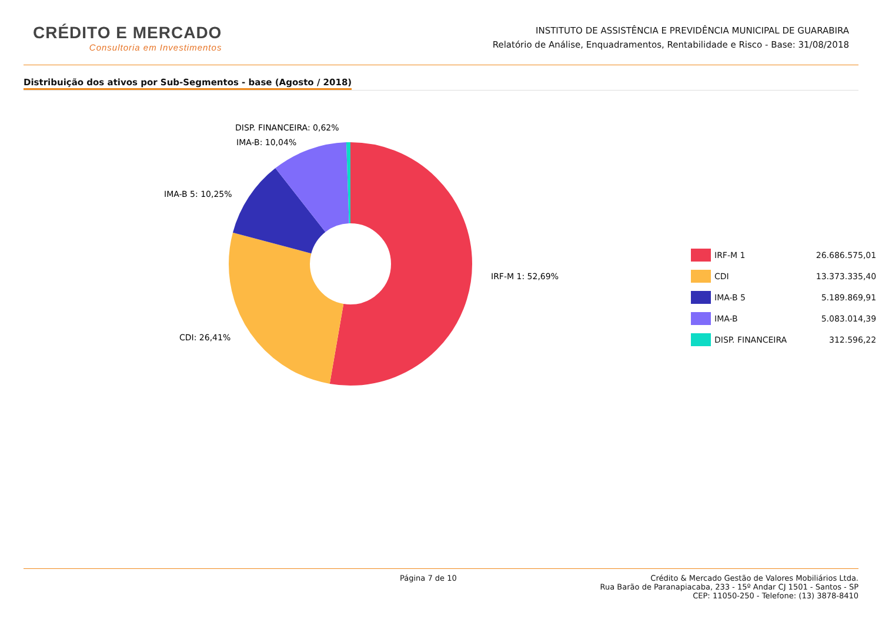CRÉDITO E MERCADO
Consultoria em Investimentos
INSTITUTO DE ASSISTÊNCIA E PREVIDÊNCIA MUNICIPAL DE GUARABIRA
Relatório de Análise, Enquadramentos, Rentabilidade e Risco - Base: 31/08/2018
Distribuição dos ativos por Sub-Segmentos - base (Agosto / 2018)
IRF-M 1: 52,69%
CDI: 26,41%
IMA-B 5: 10,25%
IMA-B: 10,04%
DISP. FINANCEIRA: 0,62%
| | IRF-M 1 | 26.686.575,01 |
| | CDI | 13.373.335,40 |
| | IMA-B 5 | 5.189.869,91 |
| | IMA-B | 5.083.014,39 |
| | DISP. FINANCEIRA | 312.596,22 |
Página 7 de 10 Crédito & Mercado Gestão de Valores Mobiliários Ltda.
Rua Barão de Paranapiacaba, 233 - 15º Andar CJ 1501 - Santos - SP
CEP: 11050-250 - Telefone: (13) 3878-8410